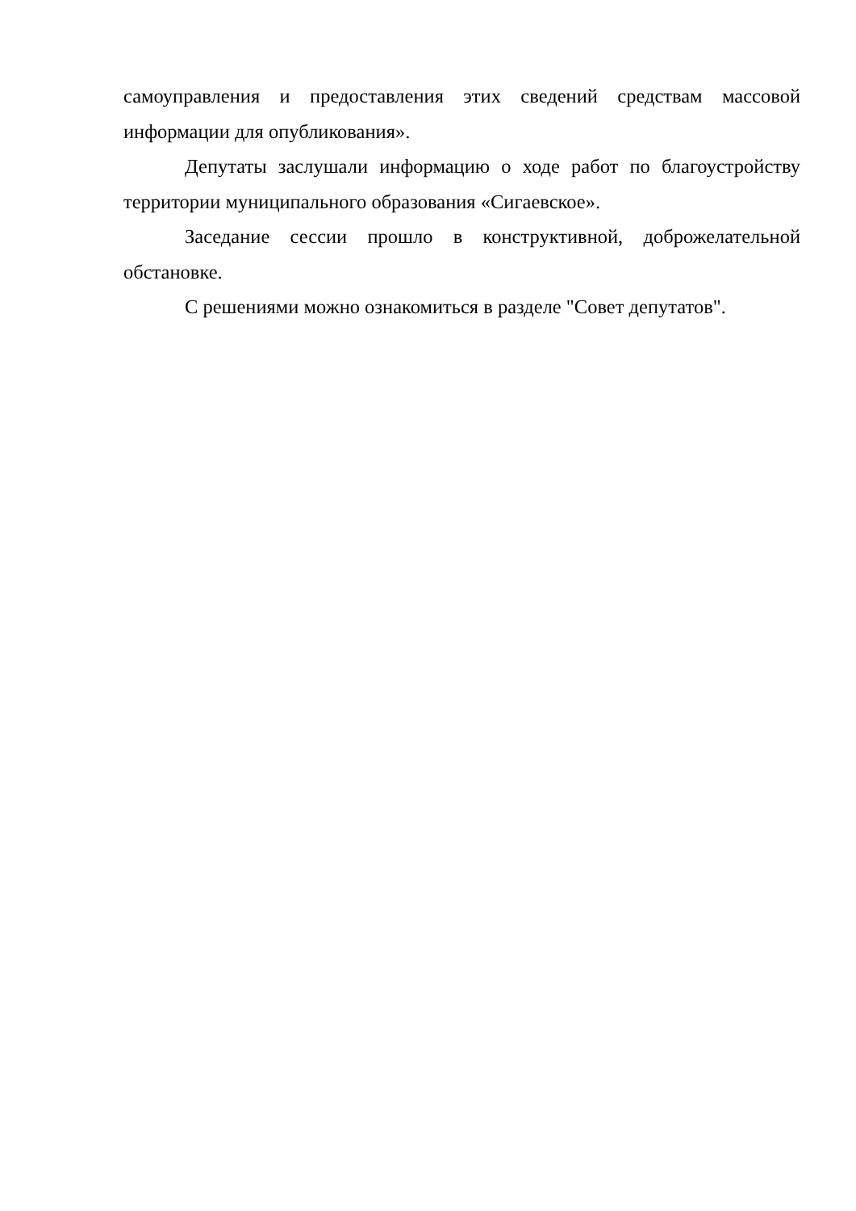самоуправления и предоставления этих сведений средствам массовой информации для опубликования».
Депутаты заслушали информацию о ходе работ по благоустройству территории муниципального образования «Сигаевское».
Заседание сессии прошло в конструктивной, доброжелательной обстановке.
С решениями можно ознакомиться в разделе "Совет депутатов".